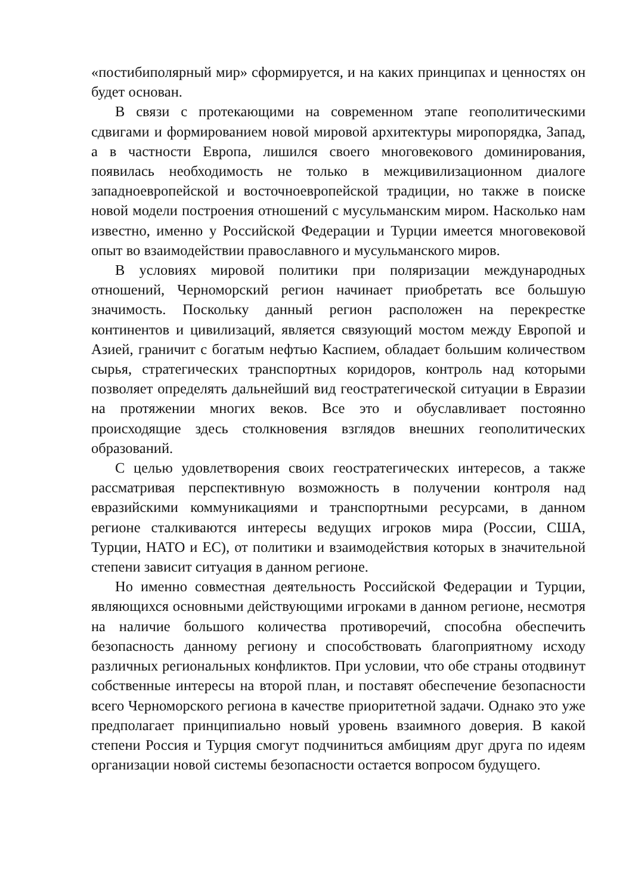«постибиполярный мир» сформируется, и на каких принципах и ценностях он будет основан.
В связи с протекающими на современном этапе геополитическими сдвигами и формированием новой мировой архитектуры миропорядка, Запад, а в частности Европа, лишился своего многовекового доминирования, появилась необходимость не только в межцивилизационном диалоге западноевропейской и восточноевропейской традиции, но также в поиске новой модели построения отношений с мусульманским миром. Насколько нам известно, именно у Российской Федерации и Турции имеется многовековой опыт во взаимодействии православного и мусульманского миров.
В условиях мировой политики при поляризации международных отношений, Черноморский регион начинает приобретать все большую значимость. Поскольку данный регион расположен на перекрестке континентов и цивилизаций, является связующий мостом между Европой и Азией, граничит с богатым нефтью Каспием, обладает большим количеством сырья, стратегических транспортных коридоров, контроль над которыми позволяет определять дальнейший вид геостратегической ситуации в Евразии на протяжении многих веков. Все это и обуславливает постоянно происходящие здесь столкновения взглядов внешних геополитических образований.
С целью удовлетворения своих геостратегических интересов, а также рассматривая перспективную возможность в получении контроля над евразийскими коммуникациями и транспортными ресурсами, в данном регионе сталкиваются интересы ведущих игроков мира (России, США, Турции, НАТО и ЕС), от политики и взаимодействия которых в значительной степени зависит ситуация в данном регионе.
Но именно совместная деятельность Российской Федерации и Турции, являющихся основными действующими игроками в данном регионе, несмотря на наличие большого количества противоречий, способна обеспечить безопасность данному региону и способствовать благоприятному исходу различных региональных конфликтов. При условии, что обе страны отодвинут собственные интересы на второй план, и поставят обеспечение безопасности всего Черноморского региона в качестве приоритетной задачи. Однако это уже предполагает принципиально новый уровень взаимного доверия. В какой степени Россия и Турция смогут подчиниться амбициям друг друга по идеям организации новой системы безопасности остается вопросом будущего.